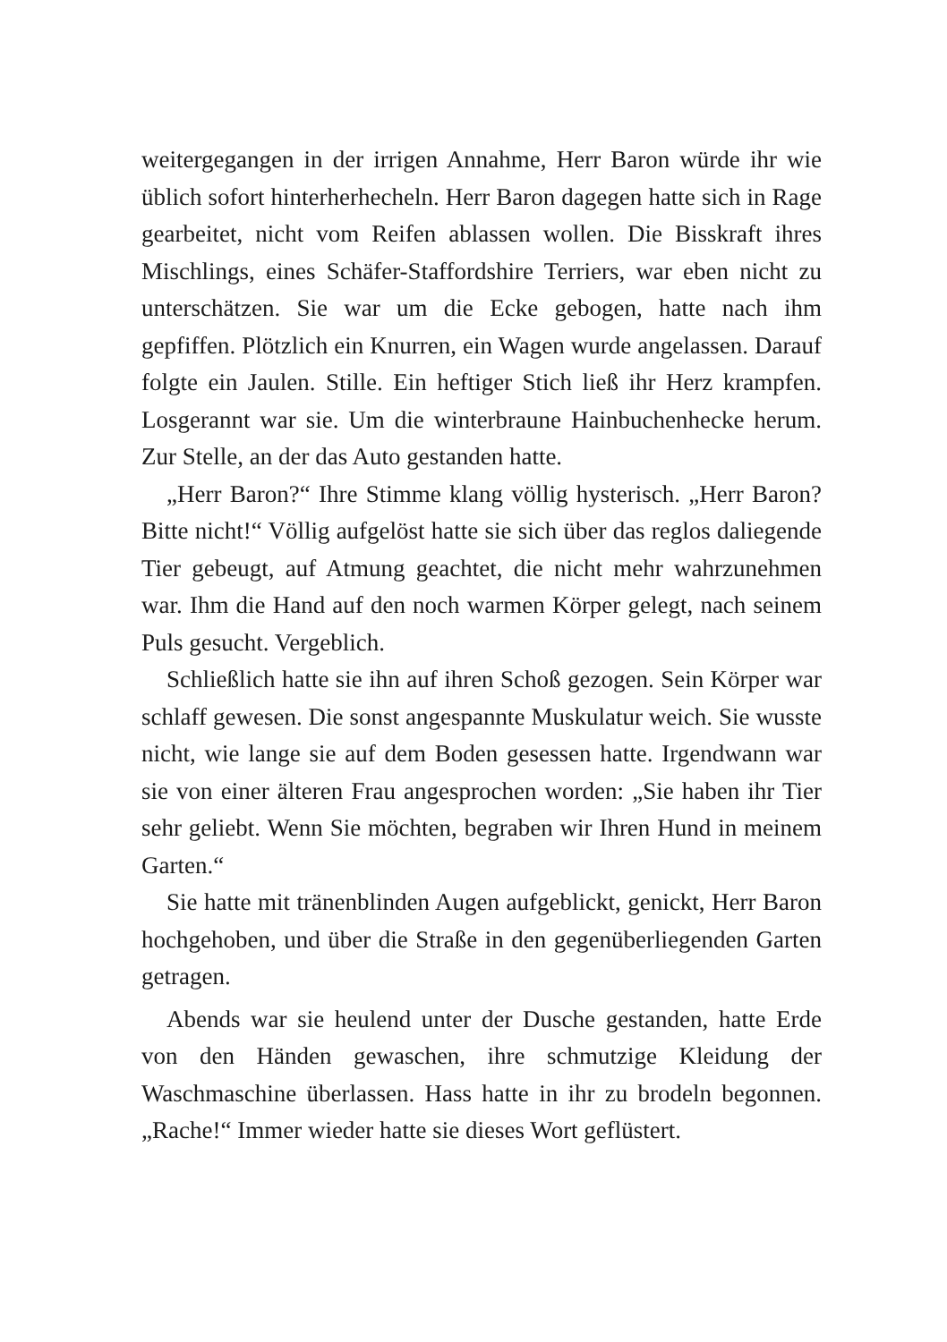weitergegangen in der irrigen Annahme, Herr Baron würde ihr wie üblich sofort hinterherhecheln. Herr Baron dagegen hatte sich in Rage gearbeitet, nicht vom Reifen ablassen wollen. Die Bisskraft ihres Mischlings, eines Schäfer-Staffordshire Terriers, war eben nicht zu unterschätzen. Sie war um die Ecke gebogen, hatte nach ihm gepfiffen. Plötzlich ein Knurren, ein Wagen wurde angelassen. Darauf folgte ein Jaulen. Stille. Ein heftiger Stich ließ ihr Herz krampfen. Losgerannt war sie. Um die winterbraune Hainbuchenhecke herum. Zur Stelle, an der das Auto gestanden hatte.
„Herr Baron?“ Ihre Stimme klang völlig hysterisch. „Herr Baron? Bitte nicht!“ Völlig aufgelöst hatte sie sich über das reglos daliegende Tier gebeugt, auf Atmung geachtet, die nicht mehr wahrzunehmen war. Ihm die Hand auf den noch warmen Körper gelegt, nach seinem Puls gesucht. Vergeblich.
Schließlich hatte sie ihn auf ihren Schoß gezogen. Sein Körper war schlaff gewesen. Die sonst angespannte Muskulatur weich. Sie wusste nicht, wie lange sie auf dem Boden gesessen hatte. Irgendwann war sie von einer älteren Frau angesprochen worden: „Sie haben ihr Tier sehr geliebt. Wenn Sie möchten, begraben wir Ihren Hund in meinem Garten.“
Sie hatte mit tränenblinden Augen aufgeblickt, genickt, Herr Baron hochgehoben, und über die Straße in den gegenüberliegenden Garten getragen.
Abends war sie heulend unter der Dusche gestanden, hatte Erde von den Händen gewaschen, ihre schmutzige Kleidung der Waschmaschine überlassen. Hass hatte in ihr zu brodeln begonnen. „Rache!“ Immer wieder hatte sie dieses Wort geflüstert.